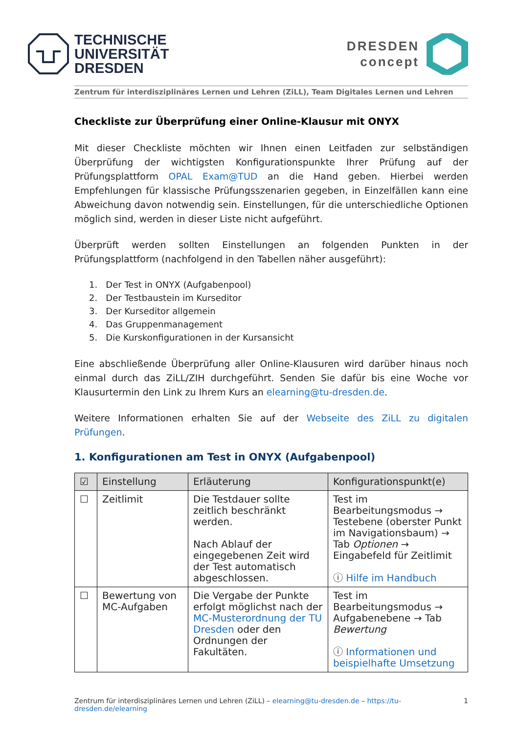TECHNISCHE
UNIVERSITÄT
DRESDEN
DRESDEN
concept
Zentrum für interdisziplinäres Lernen und Lehren (ZiLL), Team Digitales Lernen und Lehren
Checkliste zur Überprüfung einer Online-Klausur mit ONYX
Mit dieser Checkliste möchten wir Ihnen einen Leitfaden zur selbständigen Überprüfung der wichtigsten Konfigurationspunkte Ihrer Prüfung auf der Prüfungsplattform OPAL Exam@TUD an die Hand geben. Hierbei werden Empfehlungen für klassische Prüfungsszenarien gegeben, in Einzelfällen kann eine Abweichung davon notwendig sein. Einstellungen, für die unterschiedliche Optionen möglich sind, werden in dieser Liste nicht aufgeführt.
Überprüft werden sollten Einstellungen an folgenden Punkten in der Prüfungsplattform (nachfolgend in den Tabellen näher ausgeführt):
1. Der Test in ONYX (Aufgabenpool)
2. Der Testbaustein im Kurseditor
3. Der Kurseditor allgemein
4. Das Gruppenmanagement
5. Die Kurskonfigurationen in der Kursansicht
Eine abschließende Überprüfung aller Online-Klausuren wird darüber hinaus noch einmal durch das ZiLL/ZIH durchgeführt. Senden Sie dafür bis eine Woche vor Klausurtermin den Link zu Ihrem Kurs an elearning@tu-dresden.de.
Weitere Informationen erhalten Sie auf der Webseite des ZiLL zu digitalen Prüfungen.
1. Konfigurationen am Test in ONYX (Aufgabenpool)
| ☑ | Einstellung | Erläuterung | Konfigurationspunkt(e) |
| --- | --- | --- | --- |
| ☐ | Zeitlimit | Die Testdauer sollte zeitlich beschränkt werden. Nach Ablauf der eingegebenen Zeit wird der Test automatisch abgeschlossen. | Test im Bearbeitungsmodus → Testebene (oberster Punkt im Navigationsbaum) → Tab Optionen → Eingabefeld für Zeitlimit ⓘ Hilfe im Handbuch |
| ☐ | Bewertung von MC-Aufgaben | Die Vergabe der Punkte erfolgt möglichst nach der MC-Musterordnung der TU Dresden oder den Ordnungen der Fakultäten. | Test im Bearbeitungsmodus → Aufgabenebene → Tab Bewertung ⓘ Informationen und beispielhafte Umsetzung |
Zentrum für interdisziplinäres Lernen und Lehren (ZiLL) – elearning@tu-dresden.de – https://tu-dresden.de/elearning 1